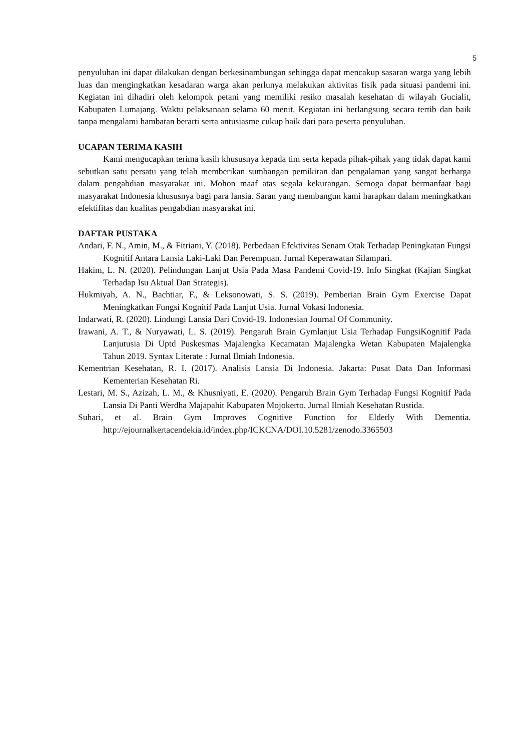5
penyuluhan ini dapat dilakukan dengan berkesinambungan sehingga dapat mencakup sasaran warga yang lebih luas dan mengingkatkan kesadaran warga akan perlunya melakukan aktivitas fisik pada situasi pandemi ini. Kegiatan ini dihadiri oleh kelompok petani yang memiliki resiko masalah kesehatan di wilayah Gucialit, Kabupaten Lumajang. Waktu pelaksanaan selama 60 menit. Kegiatan ini berlangsung secara tertib dan baik tanpa mengalami hambatan berarti serta antusiasme cukup baik dari para peserta penyuluhan.
UCAPAN TERIMA KASIH
Kami mengucapkan terima kasih khususnya kepada tim serta kepada pihak-pihak yang tidak dapat kami sebutkan satu persatu yang telah memberikan sumbangan pemikiran dan pengalaman yang sangat berharga dalam pengabdian masyarakat ini. Mohon maaf atas segala kekurangan. Semoga dapat bermanfaat bagi masyarakat Indonesia khususnya bagi para lansia. Saran yang membangun kami harapkan dalam meningkatkan efektifitas dan kualitas pengabdian masyarakat ini.
DAFTAR PUSTAKA
Andari, F. N., Amin, M., & Fitriani, Y. (2018). Perbedaan Efektivitas Senam Otak Terhadap Peningkatan Fungsi Kognitif Antara Lansia Laki-Laki Dan Perempuan. Jurnal Keperawatan Silampari.
Hakim, L. N. (2020). Pelindungan Lanjut Usia Pada Masa Pandemi Covid-19. Info Singkat (Kajian Singkat Terhadap Isu Aktual Dan Strategis).
Hukmiyah, A. N., Bachtiar, F., & Leksonowati, S. S. (2019). Pemberian Brain Gym Exercise Dapat Meningkatkan Fungsi Kognitif Pada Lanjut Usia. Jurnal Vokasi Indonesia.
Indarwati, R. (2020). Lindungi Lansia Dari Covid-19. Indonesian Journal Of Community.
Irawani, A. T., & Nuryawati, L. S. (2019). Pengaruh Brain Gymlanjut Usia Terhadap FungsiKognitif Pada Lanjutusia Di Uptd Puskesmas Majalengka Kecamatan Majalengka Wetan Kabupaten Majalengka Tahun 2019. Syntax Literate : Jurnal Ilmiah Indonesia.
Kementrian Kesehatan, R. I. (2017). Analisis Lansia Di Indonesia. Jakarta: Pusat Data Dan Informasi Kementerian Kesehatan Ri.
Lestari, M. S., Azizah, L. M., & Khusniyati, E. (2020). Pengaruh Brain Gym Terhadap Fungsi Kognitif Pada Lansia Di Panti Werdha Majapahit Kabupaten Mojokerto. Jurnal Ilmiah Kesehatan Rustida.
Suhari, et al. Brain Gym Improves Cognitive Function for Elderly With Dementia. http://ejournalkertacendekia.id/index.php/ICKCNA/DOI.10.5281/zenodo.3365503